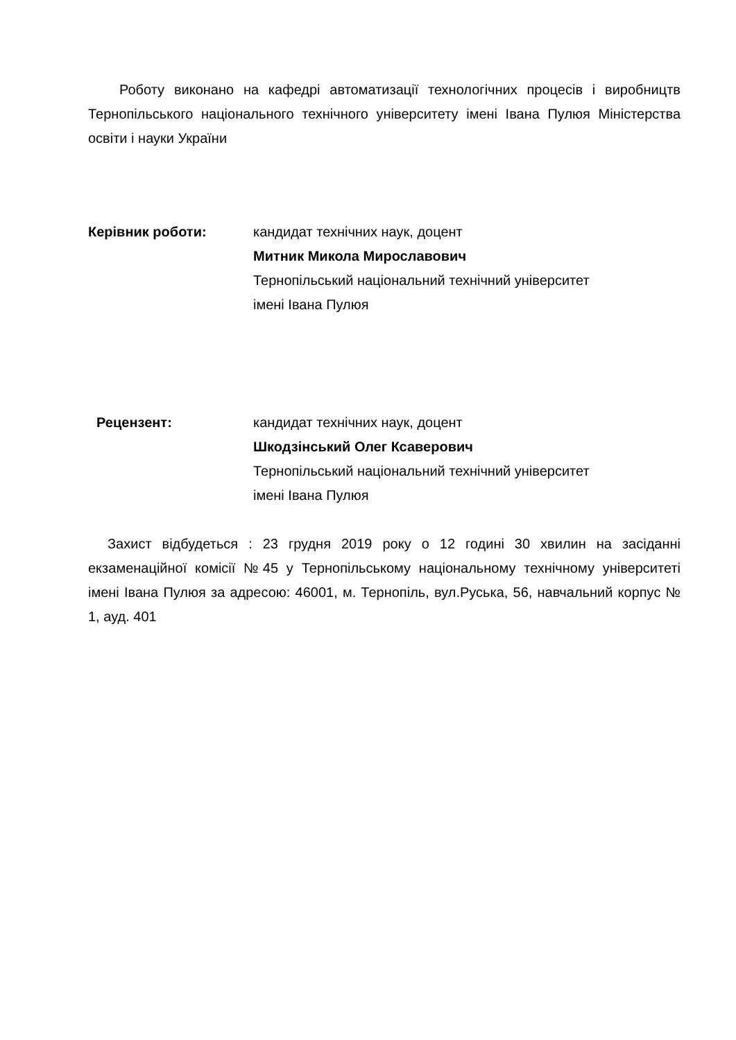Роботу виконано на кафедрі автоматизації технологічних процесів і виробництв Тернопільського національного технічного університету імені Івана Пулюя Міністерства освіти і науки України
Керівник роботи: кандидат технічних наук, доцент
Митник Микола Мирославович
Тернопільський національний технічний університет
імені Івана Пулюя
Рецензент: кандидат технічних наук, доцент
Шкодзінський Олег Ксаверович
Тернопільський національний технічний університет
імені Івана Пулюя
Захист відбудеться : 23 грудня 2019 року о 12 годині 30 хвилин на засіданні екзаменаційної комісії №45 у Тернопільському національному технічному університеті імені Івана Пулюя за адресою: 46001, м. Тернопіль, вул.Руська, 56, навчальний корпус № 1, ауд. 401